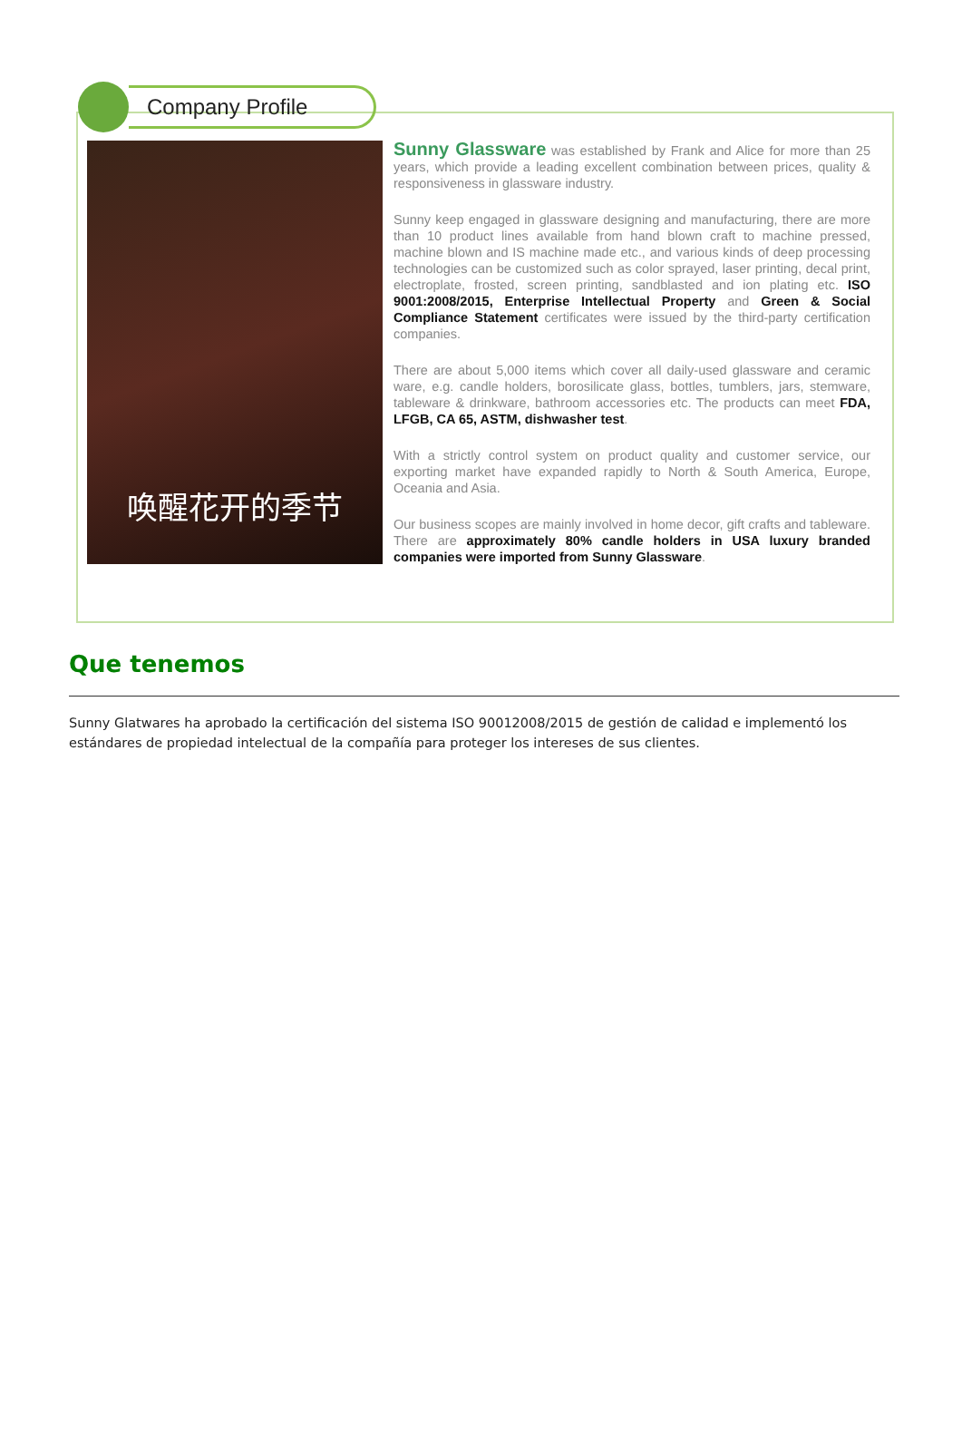Company Profile
唤醒花开的季节
Sunny Glassware was established by Frank and Alice for more than 25 years, which provide a leading excellent combination between prices, quality & responsiveness in glassware industry.
Sunny keep engaged in glassware designing and manufacturing, there are more than 10 product lines available from hand blown craft to machine pressed, machine blown and IS machine made etc., and various kinds of deep processing technologies can be customized such as color sprayed, laser printing, decal print, electroplate, frosted, screen printing, sandblasted and ion plating etc. ISO 9001:2008/2015, Enterprise Intellectual Property and Green & Social Compliance Statement certificates were issued by the third-party certification companies.
There are about 5,000 items which cover all daily-used glassware and ceramic ware, e.g. candle holders, borosilicate glass, bottles, tumblers, jars, stemware, tableware & drinkware, bathroom accessories etc. The products can meet FDA, LFGB, CA 65, ASTM, dishwasher test.
With a strictly control system on product quality and customer service, our exporting market have expanded rapidly to North & South America, Europe, Oceania and Asia.
Our business scopes are mainly involved in home decor, gift crafts and tableware. There are approximately 80% candle holders in USA luxury branded companies were imported from Sunny Glassware.
Que tenemos
Sunny Glatwares ha aprobado la certificación del sistema ISO 90012008/2015 de gestión de calidad e implementó los estándares de propiedad intelectual de la compañía para proteger los intereses de sus clientes.